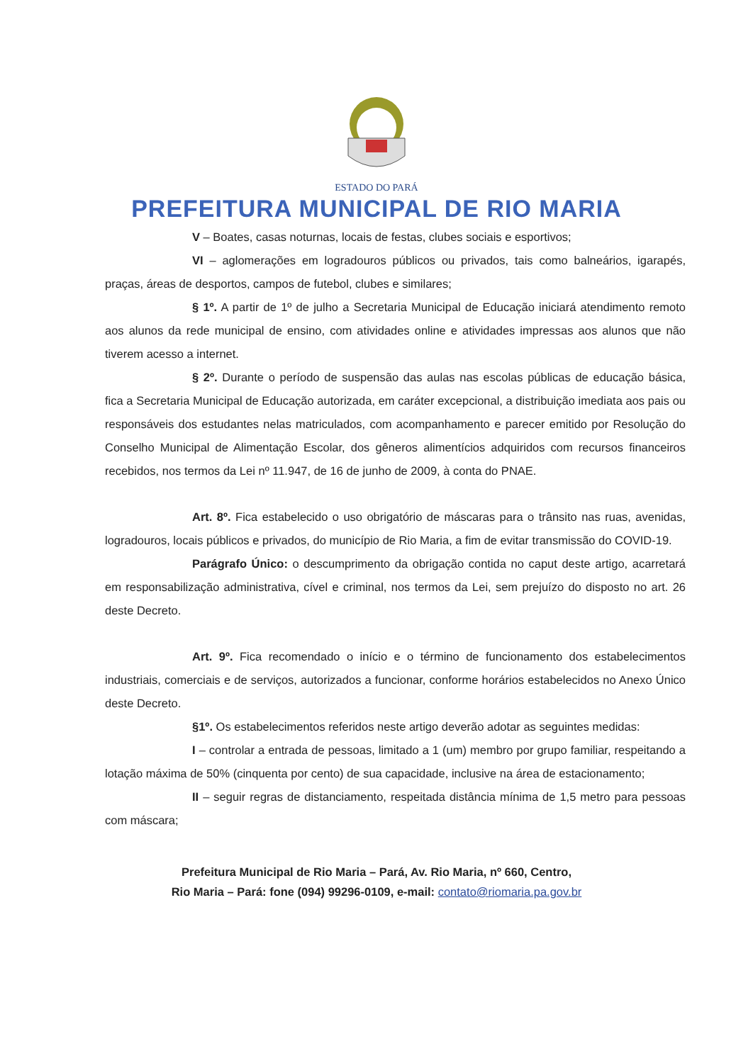ESTADO DO PARÁ
PREFEITURA MUNICIPAL DE RIO MARIA
V – Boates, casas noturnas, locais de festas, clubes sociais e esportivos;
VI – aglomerações em logradouros públicos ou privados, tais como balneários, igarapés, praças, áreas de desportos, campos de futebol, clubes e similares;
§ 1º. A partir de 1º de julho a Secretaria Municipal de Educação iniciará atendimento remoto aos alunos da rede municipal de ensino, com atividades online e atividades impressas aos alunos que não tiverem acesso a internet.
§ 2º. Durante o período de suspensão das aulas nas escolas públicas de educação básica, fica a Secretaria Municipal de Educação autorizada, em caráter excepcional, a distribuição imediata aos pais ou responsáveis dos estudantes nelas matriculados, com acompanhamento e parecer emitido por Resolução do Conselho Municipal de Alimentação Escolar, dos gêneros alimentícios adquiridos com recursos financeiros recebidos, nos termos da Lei nº 11.947, de 16 de junho de 2009, à conta do PNAE.
Art. 8º. Fica estabelecido o uso obrigatório de máscaras para o trânsito nas ruas, avenidas, logradouros, locais públicos e privados, do município de Rio Maria, a fim de evitar transmissão do COVID-19.
Parágrafo Único: o descumprimento da obrigação contida no caput deste artigo, acarretará em responsabilização administrativa, cível e criminal, nos termos da Lei, sem prejuízo do disposto no art. 26 deste Decreto.
Art. 9º. Fica recomendado o início e o término de funcionamento dos estabelecimentos industriais, comerciais e de serviços, autorizados a funcionar, conforme horários estabelecidos no Anexo Único deste Decreto.
§1º. Os estabelecimentos referidos neste artigo deverão adotar as seguintes medidas:
I – controlar a entrada de pessoas, limitado a 1 (um) membro por grupo familiar, respeitando a lotação máxima de 50% (cinquenta por cento) de sua capacidade, inclusive na área de estacionamento;
II – seguir regras de distanciamento, respeitada distância mínima de 1,5 metro para pessoas com máscara;
Prefeitura Municipal de Rio Maria – Pará, Av. Rio Maria, nº 660, Centro,
Rio Maria – Pará: fone (094) 99296-0109, e-mail: contato@riomaria.pa.gov.br